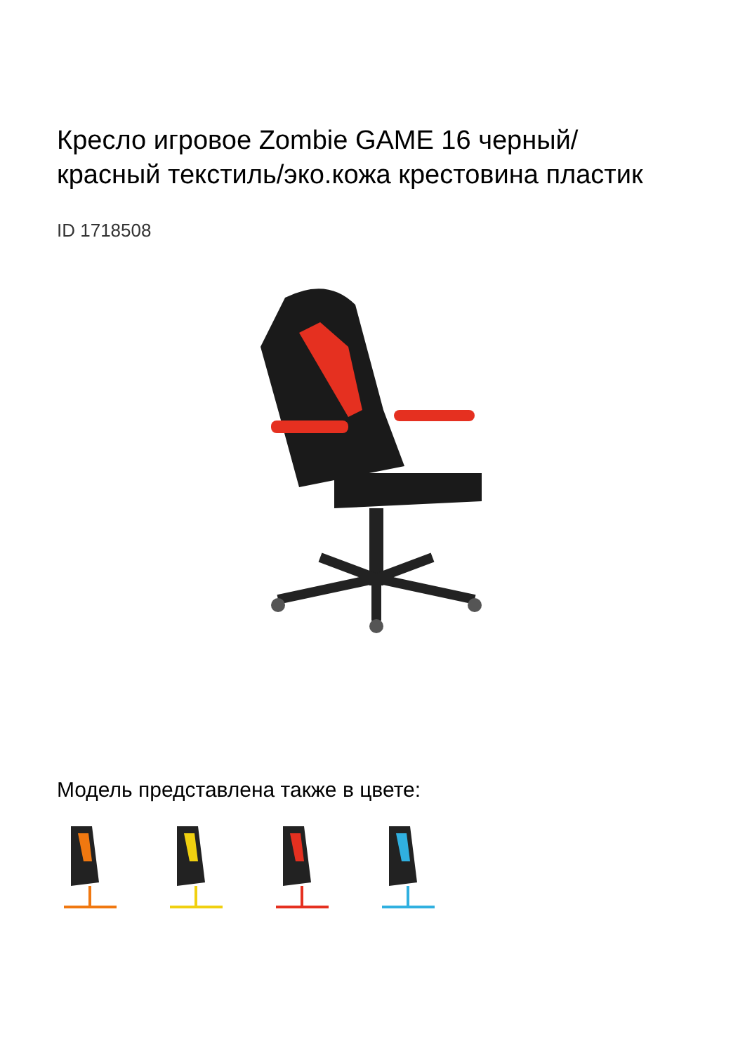Кресло игровое Zombie GAME 16 черный/красный текстиль/эко.кожа крестовина пластик
ID 1718508
Модель представлена также в цвете: